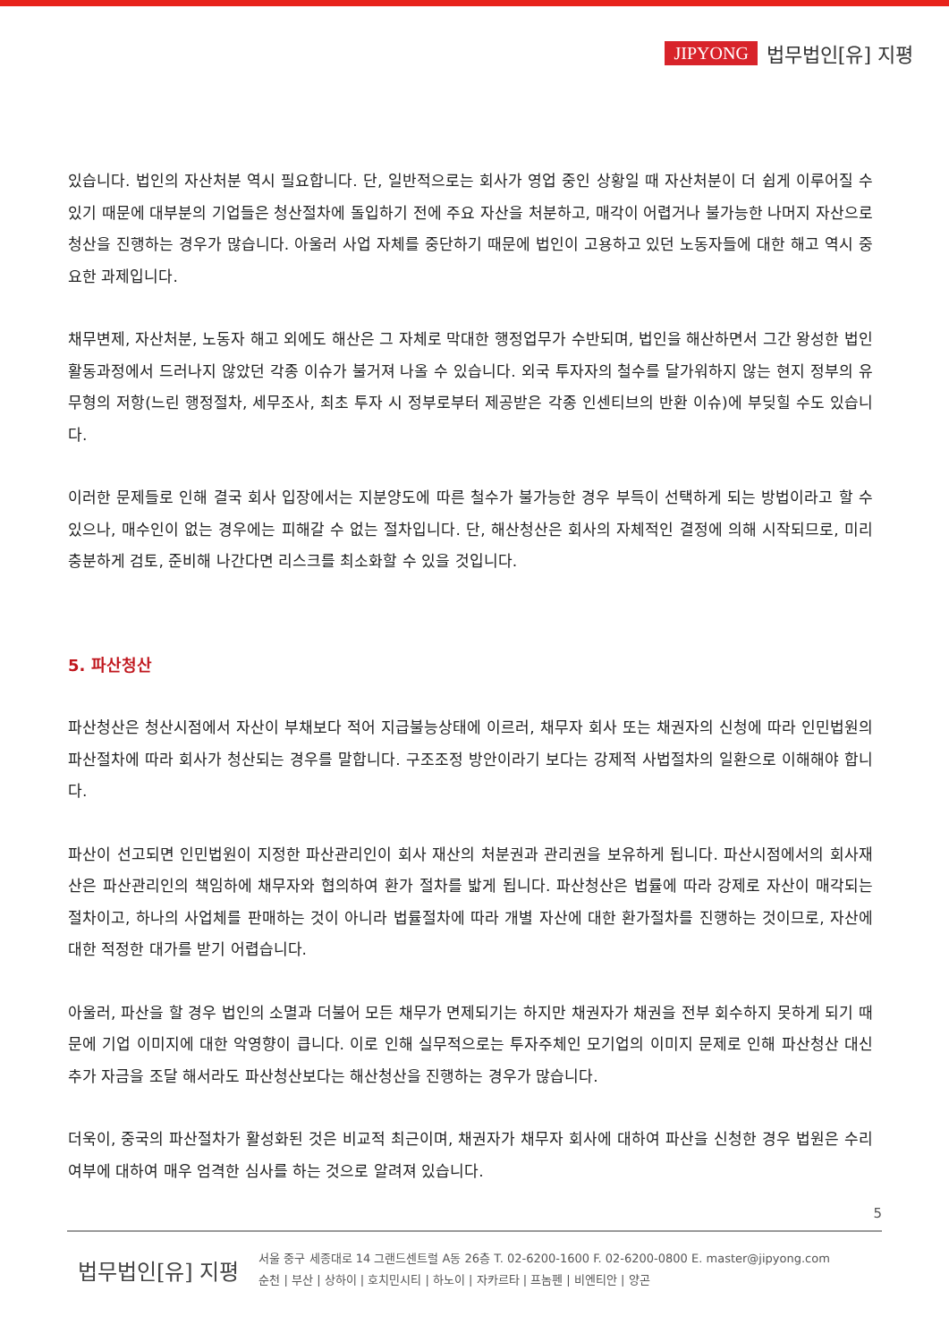JIPYONG 법무법인[유] 지평
있습니다. 법인의 자산처분 역시 필요합니다. 단, 일반적으로는 회사가 영업 중인 상황일 때 자산처분이 더 쉽게 이루어질 수 있기 때문에 대부분의 기업들은 청산절차에 돌입하기 전에 주요 자산을 처분하고, 매각이 어렵거나 불가능한 나머지 자산으로 청산을 진행하는 경우가 많습니다. 아울러 사업 자체를 중단하기 때문에 법인이 고용하고 있던 노동자들에 대한 해고 역시 중요한 과제입니다.
채무변제, 자산처분, 노동자 해고 외에도 해산은 그 자체로 막대한 행정업무가 수반되며, 법인을 해산하면서 그간 왕성한 법인 활동과정에서 드러나지 않았던 각종 이슈가 불거져 나올 수 있습니다. 외국 투자자의 철수를 달가워하지 않는 현지 정부의 유무형의 저항(느린 행정절차, 세무조사, 최초 투자 시 정부로부터 제공받은 각종 인센티브의 반환 이슈)에 부딪힐 수도 있습니다.
이러한 문제들로 인해 결국 회사 입장에서는 지분양도에 따른 철수가 불가능한 경우 부득이 선택하게 되는 방법이라고 할 수 있으나, 매수인이 없는 경우에는 피해갈 수 없는 절차입니다. 단, 해산청산은 회사의 자체적인 결정에 의해 시작되므로, 미리 충분하게 검토, 준비해 나간다면 리스크를 최소화할 수 있을 것입니다.
5. 파산청산
파산청산은 청산시점에서 자산이 부채보다 적어 지급불능상태에 이르러, 채무자 회사 또는 채권자의 신청에 따라 인민법원의 파산절차에 따라 회사가 청산되는 경우를 말합니다. 구조조정 방안이라기 보다는 강제적 사법절차의 일환으로 이해해야 합니다.
파산이 선고되면 인민법원이 지정한 파산관리인이 회사 재산의 처분권과 관리권을 보유하게 됩니다. 파산시점에서의 회사재산은 파산관리인의 책임하에 채무자와 협의하여 환가 절차를 밟게 됩니다. 파산청산은 법률에 따라 강제로 자산이 매각되는 절차이고, 하나의 사업체를 판매하는 것이 아니라 법률절차에 따라 개별 자산에 대한 환가절차를 진행하는 것이므로, 자산에 대한 적정한 대가를 받기 어렵습니다.
아울러, 파산을 할 경우 법인의 소멸과 더불어 모든 채무가 면제되기는 하지만 채권자가 채권을 전부 회수하지 못하게 되기 때문에 기업 이미지에 대한 악영향이 큽니다. 이로 인해 실무적으로는 투자주체인 모기업의 이미지 문제로 인해 파산청산 대신 추가 자금을 조달 해서라도 파산청산보다는 해산청산을 진행하는 경우가 많습니다.
더욱이, 중국의 파산절차가 활성화된 것은 비교적 최근이며, 채권자가 채무자 회사에 대하여 파산을 신청한 경우 법원은 수리 여부에 대하여 매우 엄격한 심사를 하는 것으로 알려져 있습니다.
5
법무법인[유] 지평
서울 중구 세종대로 14 그랜드센트럴 A동 26층 T. 02-6200-1600 F. 02-6200-0800 E. master@jipyong.com
순천 | 부산 | 상하이 | 호치민시티 | 하노이 | 자카르타 | 프놈펜 | 비엔티안 | 양곤